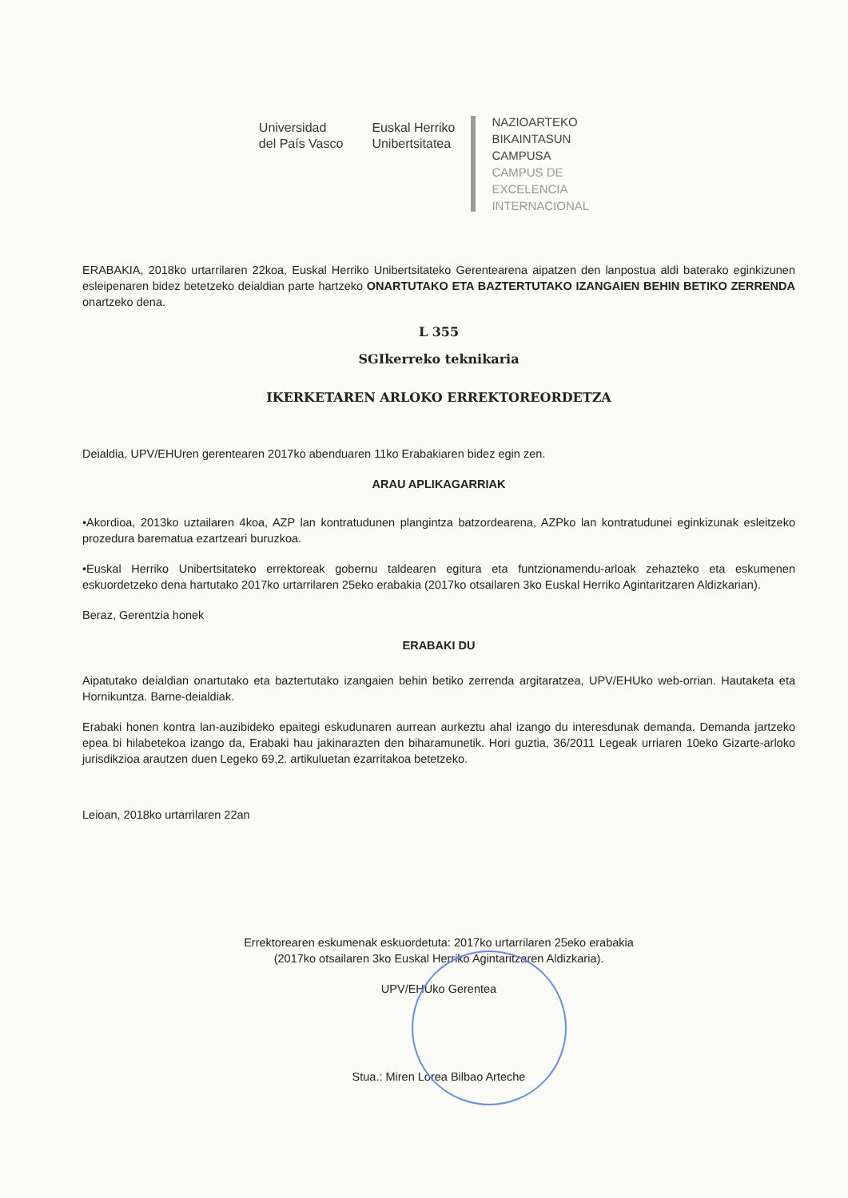Universidad
del País Vasco
Euskal Herriko
Unibertsitatea
NAZIOARTEKO
BIKAINTASUN
CAMPUSA
CAMPUS DE
EXCELENCIA
INTERNACIONAL
ERABAKIA, 2018ko urtarrilaren 22koa, Euskal Herriko Unibertsitateko Gerentearena aipatzen den lanpostua aldi baterako eginkizunen esleipenaren bidez betetzeko deialdian parte hartzeko ONARTUTAKO ETA BAZTERTUTAKO IZANGAIEN BEHIN BETIKO ZERRENDA onartzeko dena.
L 355
SGIkerreko teknikaria
IKERKETAREN ARLOKO ERREKTOREORDETZA
Deialdia, UPV/EHUren gerentearen 2017ko abenduaren 11ko Erabakiaren bidez egin zen.
ARAU APLIKAGARRIAK
•Akordioa, 2013ko uztailaren 4koa, AZP lan kontratudunen plangintza batzordearena, AZPko lan kontratudunei eginkizunak esleitzeko prozedura barematua ezartzeari buruzkoa.
•Euskal Herriko Unibertsitateko errektoreak gobernu taldearen egitura eta funtzionamendu-arloak zehazteko eta eskumenen eskuordetzeko dena hartutako 2017ko urtarrilaren 25eko erabakia (2017ko otsailaren 3ko Euskal Herriko Agintaritzaren Aldizkarian).
Beraz, Gerentzia honek
ERABAKI DU
Aipatutako deialdian onartutako eta baztertutako izangaien behin betiko zerrenda argitaratzea, UPV/EHUko web-orrian. Hautaketa eta Hornikuntza. Barne-deialdiak.
Erabaki honen kontra lan-auzibideko epaitegi eskudunaren aurrean aurkeztu ahal izango du interesdunak demanda. Demanda jartzeko epea bi hilabetekoa izango da, Erabaki hau jakinarazten den biharamunetik. Hori guztia, 36/2011 Legeak urriaren 10eko Gizarte-arloko jurisdikzioa arautzen duen Legeko 69,2. artikuluetan ezarritakoa betetzeko.
Leioan, 2018ko urtarrilaren 22an
Errektorearen eskumenak eskuordetuta: 2017ko urtarrilaren 25eko erabakia
(2017ko otsailaren 3ko Euskal Herriko Agintaritzaren Aldizkaria).
UPV/EHUko Gerentea
Stua.: Miren Lorea Bilbao Arteche